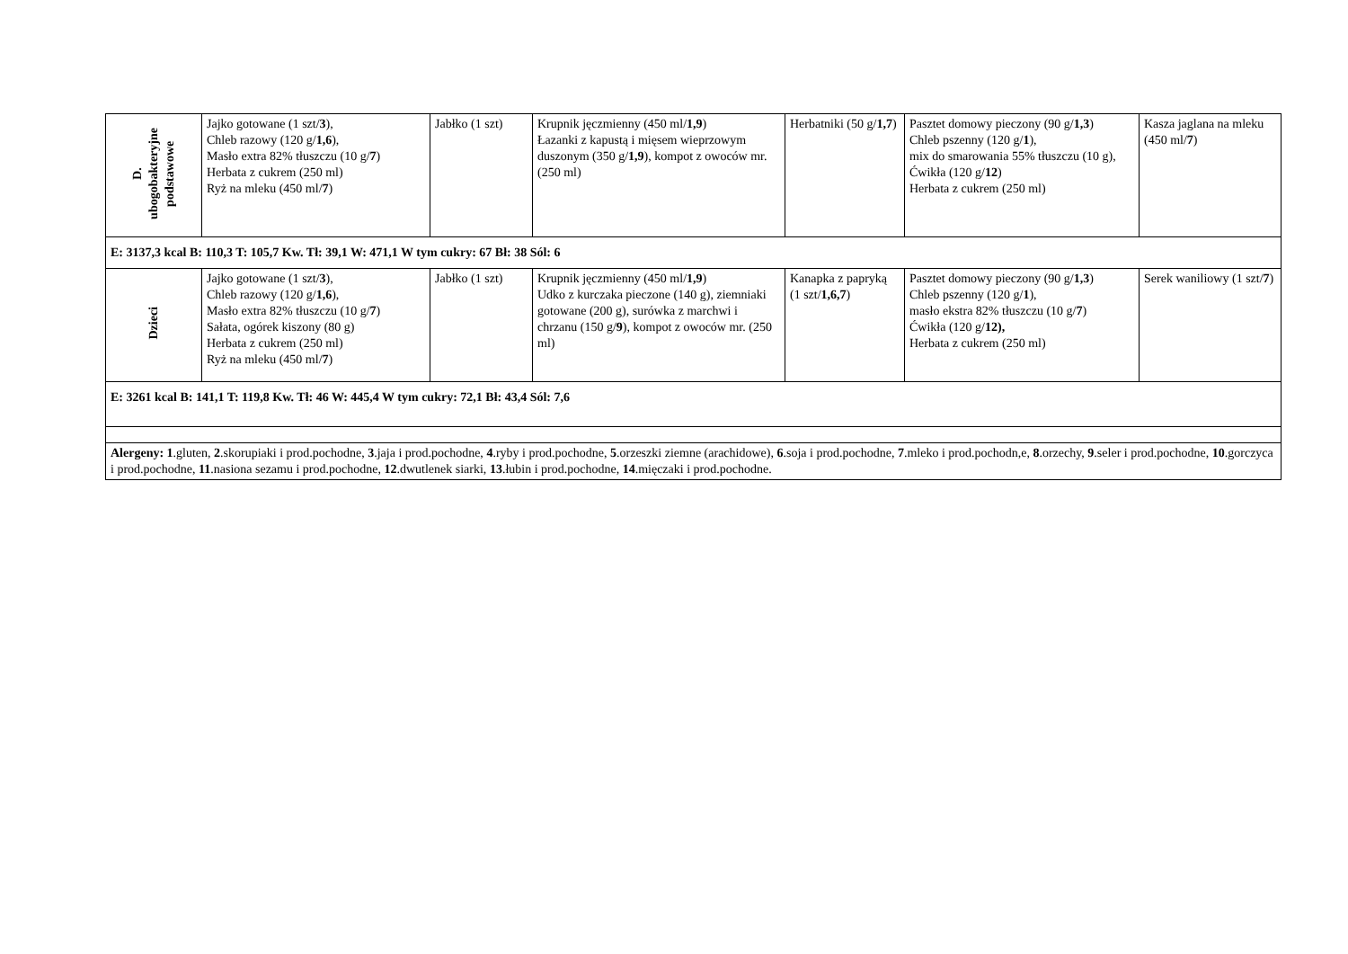| D. ubogobakteryjne podstawowe | Jajko gotowane (1 szt/ 3 ), Chleb razowy (120 g/ 1,6 ), Masło extra 82% tłuszczu (10 g/ 7 ) Herbata z cukrem (250 ml) Ryż na mleku (450 ml/ 7 ) | Jabłko (1 szt) | Krupnik jęczmienny (450 ml/ 1,9 ) Łazanki z kapustą i mięsem wieprzowym duszonym (350 g/ 1,9 ), kompot z owoców mr. (250 ml) | Herbatniki (50 g/ 1,7 ) | Pasztet domowy pieczony (90 g/ 1,3 ) Chleb pszenny (120 g/ 1 ), mix do smarowania 55% tłuszczu (10 g), Ćwikła (120 g/ 12 ) Herbata z cukrem (250 ml) | Kasza jaglana na mleku (450 ml/ 7 ) |
| E: 3137,3 kcal B: 110,3 T: 105,7 Kw. Tł: 39,1 W: 471,1 W tym cukry: 67 Bł: 38 Sól: 6 | | | | | | |
| Dzieci | Jajko gotowane (1 szt/ 3 ), Chleb razowy (120 g/ 1,6 ), Masło extra 82% tłuszczu (10 g/ 7 ) Sałata, ogórek kiszony (80 g) Herbata z cukrem (250 ml) Ryż na mleku (450 ml/ 7 ) | Jabłko (1 szt) | Krupnik jęczmienny (450 ml/ 1,9 ) Udko z kurczaka pieczone (140 g), ziemniaki gotowane (200 g), surówka z marchwi i chrzanu (150 g/ 9 ), kompot z owoców mr. (250 ml) | Kanapka z papryką (1 szt/ 1,6,7 ) | Pasztet domowy pieczony (90 g/ 1,3 ) Chleb pszenny (120 g/ 1 ), masło ekstra 82% tłuszczu (10 g/ 7 ) Ćwikła (120 g/ 12), Herbata z cukrem (250 ml) | Serek waniliowy (1 szt/ 7 ) |
| E: 3261 kcal B: 141,1 T: 119,8 Kw. Tł: 46 W: 445,4 W tym cukry: 72,1 Bł: 43,4 Sól: 7,6 | | | | | | |
| Alergeny: 1 .gluten, 2 .skorupiaki i prod.pochodne, 3 .jaja i prod.pochodne, 4 .ryby i prod.pochodne, 5 .orzeszki ziemne (arachidowe), 6 .soja i prod.pochodne, 7 .mleko i prod.pochodn,e, 8 .orzechy, 9 .seler i prod.pochodne, 10 .gorczyca i prod.pochodne, 11 .nasiona sezamu i prod.pochodne, 12 .dwutlenek siarki, 13 .łubin i prod.pochodne, 14 .mięczaki i prod.pochodne. | | | | | | |